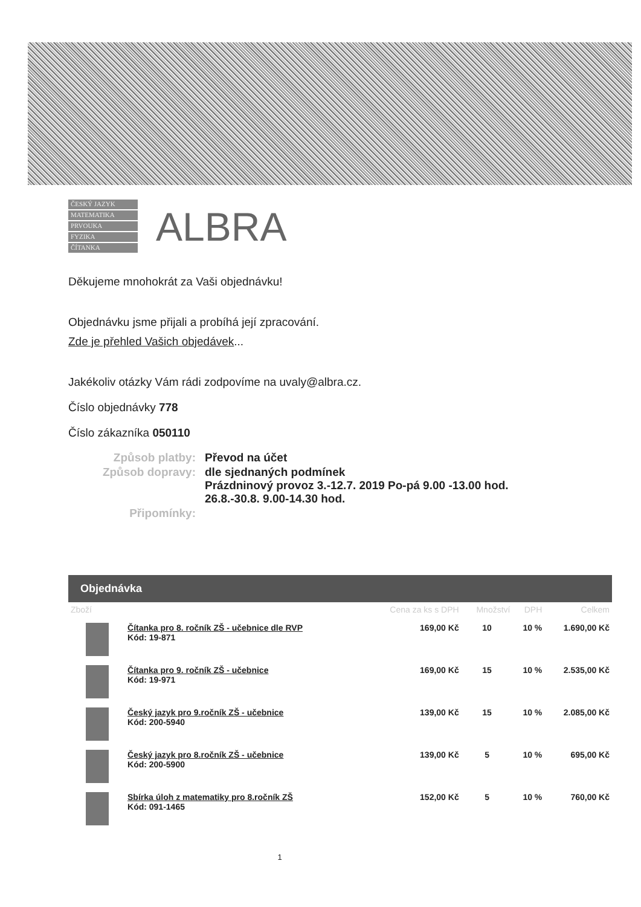ČESKÝ JAZYK
MATEMATIKA
PRVOUKA
FYZIKA
ČÍTANKA
ALBRA
Děkujeme mnohokrát za Vaši objednávku!
Objednávku jsme přijali a probíhá její zpracování.
Zde je přehled Vašich objedávek...
Jakékoliv otázky Vám rádi zodpovíme na uvaly@albra.cz.
Číslo objednávky 778
Číslo zákazníka 050110
| Způsob platby: | Převod na účet |
| Způsob dopravy: | dle sjednaných podmínek Prázdninový provoz 3.-12.7. 2019 Po-pá 9.00 -13.00 hod. 26.8.-30.8. 9.00-14.30 hod. |
| Připomínky: | |
Objednávka
| Zboží | | Cena za ks s DPH | Množství | DPH | Celkem |
| --- | --- | --- | --- | --- | --- |
| | Čítanka pro 8. ročník ZŠ - učebnice dle RVP Kód: 19-871 | 169,00 Kč | 10 | 10 % | 1.690,00 Kč |
| | Čítanka pro 9. ročník ZŠ - učebnice Kód: 19-971 | 169,00 Kč | 15 | 10 % | 2.535,00 Kč |
| | Český jazyk pro 9.ročník ZŠ - učebnice Kód: 200-5940 | 139,00 Kč | 15 | 10 % | 2.085,00 Kč |
| | Český jazyk pro 8.ročník ZŠ - učebnice Kód: 200-5900 | 139,00 Kč | 5 | 10 % | 695,00 Kč |
| | Sbírka úloh z matematiky pro 8.ročník ZŠ Kód: 091-1465 | 152,00 Kč | 5 | 10 % | 760,00 Kč |
1